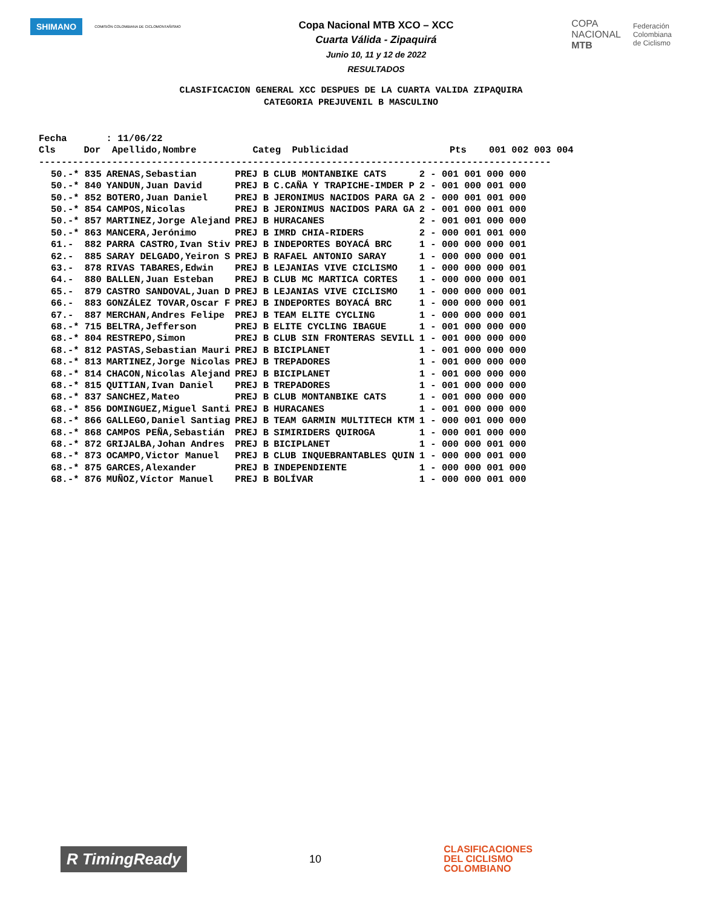SHIMANO
COMISIÓN COLOMBIANA DE CICLOMONTAÑISMO
Copa Nacional MTB XCO – XCC
Cuarta Válida - Zipaquirá
Junio 10, 11 y 12 de 2022
RESULTADOS
COPA
NACIONAL
MTB
Federación
Colombiana
de Ciclismo
CLASIFICACION GENERAL XCC DESPUES DE LA CUARTA VALIDA ZIPAQUIRA
CATEGORIA PREJUVENIL B MASCULINO
Fecha       : 11/06/22
Cls     Dor  Apellido,Nombre          Categ  Publicidad                  Pts    001 002 003 004
-------------------------------------------------------------------------------------------
| 50.-* 835 | ARENAS,Sebastian | PREJ B | CLUB MONTANBIKE CATS | 2 - 001 001 000 000 |
| 50.-* 840 | YANDUN,Juan David | PREJ B | C.CAÑA Y TRAPICHE-IMDER P | 2 - 001 000 001 000 |
| 50.-* 852 | BOTERO,Juan Daniel | PREJ B | JERONIMUS NACIDOS PARA GA | 2 - 000 001 001 000 |
| 50.-* 854 | CAMPOS,Nicolas | PREJ B | JERONIMUS NACIDOS PARA GA | 2 - 001 000 001 000 |
| 50.-* 857 | MARTINEZ,Jorge Alejand | PREJ B | HURACANES | 2 - 001 001 000 000 |
| 50.-* 863 | MANCERA,Jerónimo | PREJ B | IMRD CHIA-RIDERS | 2 - 000 001 001 000 |
| 61.- 882 | PARRA CASTRO,Ivan Stiv | PREJ B | INDEPORTES BOYACÁ BRC | 1 - 000 000 000 001 |
| 62.- 885 | SARAY DELGADO,Yeiron S | PREJ B | RAFAEL ANTONIO SARAY | 1 - 000 000 000 001 |
| 63.- 878 | RIVAS TABARES,Edwin | PREJ B | LEJANIAS VIVE CICLISMO | 1 - 000 000 000 001 |
| 64.- 880 | BALLEN,Juan Esteban | PREJ B | CLUB MC MARTICA CORTES | 1 - 000 000 000 001 |
| 65.- 879 | CASTRO SANDOVAL,Juan D | PREJ B | LEJANIAS VIVE CICLISMO | 1 - 000 000 000 001 |
| 66.- 883 | GONZÁLEZ TOVAR,Oscar F | PREJ B | INDEPORTES BOYACÁ BRC | 1 - 000 000 000 001 |
| 67.- 887 | MERCHAN,Andres Felipe | PREJ B | TEAM ELITE CYCLING | 1 - 000 000 000 001 |
| 68.-* 715 | BELTRA,Jefferson | PREJ B | ELITE CYCLING IBAGUE | 1 - 001 000 000 000 |
| 68.-* 804 | RESTREPO,Simon | PREJ B | CLUB SIN FRONTERAS SEVILL | 1 - 001 000 000 000 |
| 68.-* 812 | PASTAS,Sebastian Mauri | PREJ B | BICIPLANET | 1 - 001 000 000 000 |
| 68.-* 813 | MARTINEZ,Jorge Nicolas | PREJ B | TREPADORES | 1 - 001 000 000 000 |
| 68.-* 814 | CHACON,Nicolas Alejand | PREJ B | BICIPLANET | 1 - 001 000 000 000 |
| 68.-* 815 | QUITIAN,Ivan Daniel | PREJ B | TREPADORES | 1 - 001 000 000 000 |
| 68.-* 837 | SANCHEZ,Mateo | PREJ B | CLUB MONTANBIKE CATS | 1 - 001 000 000 000 |
| 68.-* 856 | DOMINGUEZ,Miguel Santi | PREJ B | HURACANES | 1 - 001 000 000 000 |
| 68.-* 866 | GALLEGO,Daniel Santiag | PREJ B | TEAM GARMIN MULTITECH KTM | 1 - 000 001 000 000 |
| 68.-* 868 | CAMPOS PEÑA,Sebastián | PREJ B | SIMIRIDERS QUIROGA | 1 - 000 001 000 000 |
| 68.-* 872 | GRIJALBA,Johan Andres | PREJ B | BICIPLANET | 1 - 000 000 001 000 |
| 68.-* 873 | OCAMPO,Victor Manuel | PREJ B | CLUB INQUEBRANTABLES QUIN | 1 - 000 000 001 000 |
| 68.-* 875 | GARCES,Alexander | PREJ B | INDEPENDIENTE | 1 - 000 000 001 000 |
| 68.-* 876 | MUÑOZ,Víctor Manuel | PREJ B | BOLÍVAR | 1 - 000 000 001 000 |
R TimingReady
10
CLASIFICACIONES
DEL CICLISMO
COLOMBIANO